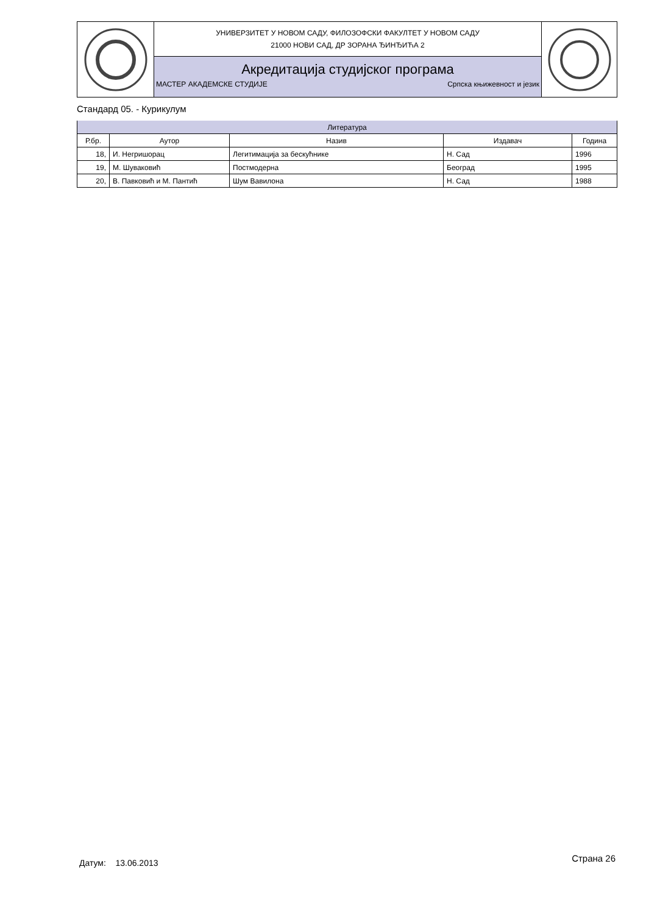УНИВЕРЗИТЕТ У НОВОМ САДУ, ФИЛОЗОФСКИ ФАКУЛТЕТ У НОВОМ САДУ
21000 НОВИ САД, ДР ЗОРАНА ЂИНЂИЋА 2
Акредитација студијског програма
МАСТЕР АКАДЕМСКЕ СТУДИЈЕ Српска књижевност и језик
Стандард 05. - Курикулум
| Литература | | | | |
| --- | --- | --- | --- | --- |
| Р.бр. | Аутор | Назив | Издавач | Година |
| 18, | И. Негришорац | Легитимација за бескућнике | Н. Сад | 1996 |
| 19, | М. Шуваковић | Постмодерна | Београд | 1995 |
| 20, | В. Павковић и М. Пантић | Шум Вавилона | Н. Сад | 1988 |
Датум: 13.06.2013 Страна 26